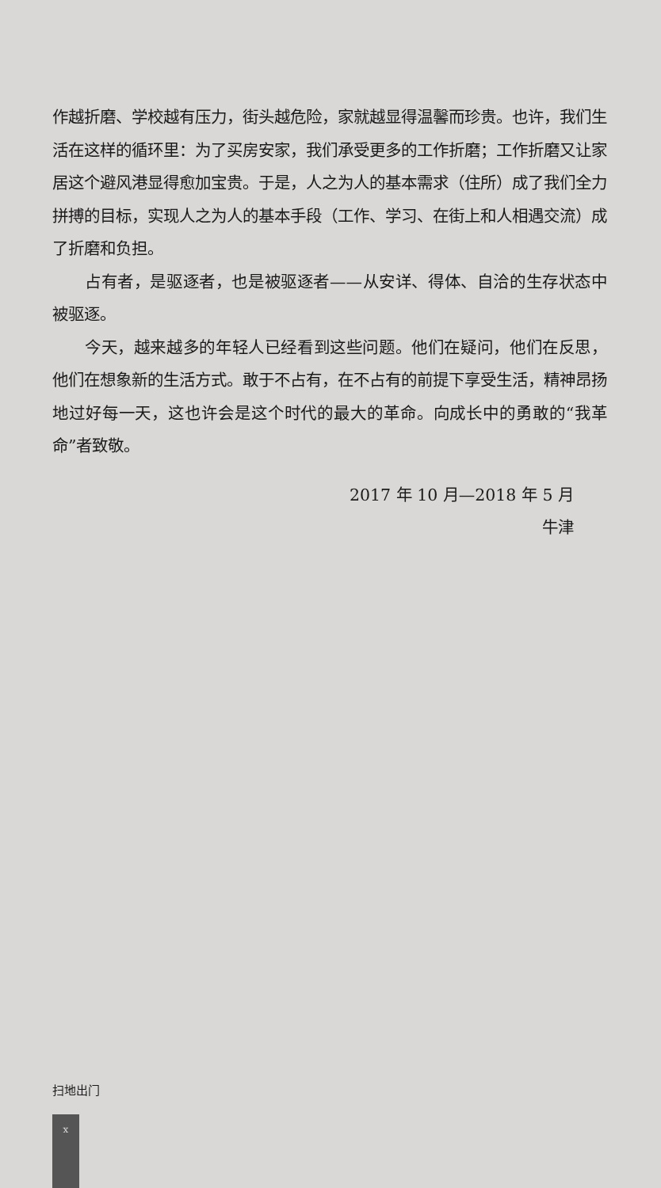作越折磨、学校越有压力，街头越危险，家就越显得温馨而珍贵。也许，我们生活在这样的循环里：为了买房安家，我们承受更多的工作折磨；工作折磨又让家居这个避风港显得愈加宝贵。于是，人之为人的基本需求（住所）成了我们全力拼搏的目标，实现人之为人的基本手段（工作、学习、在街上和人相遇交流）成了折磨和负担。
占有者，是驱逐者，也是被驱逐者——从安详、得体、自洽的生存状态中被驱逐。
今天，越来越多的年轻人已经看到这些问题。他们在疑问，他们在反思，他们在想象新的生活方式。敢于不占有，在不占有的前提下享受生活，精神昂扬地过好每一天，这也许会是这个时代的最大的革命。向成长中的勇敢的“我革命”者致敬。
2017 年 10 月—2018 年 5 月
牛津
扫地出门
x